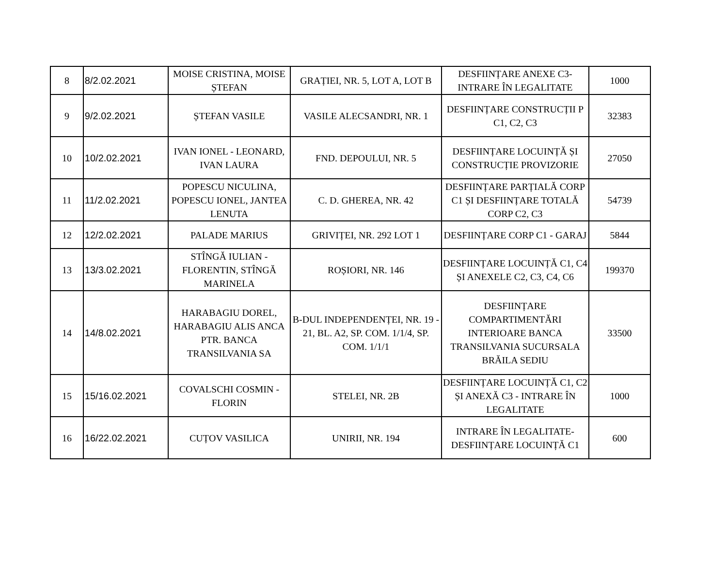| 8 | 8/2.02.2021 | MOISE CRISTINA, MOISE ȘTEFAN | GRAȚIEI, NR. 5, LOT A, LOT B | DESFIINȚARE ANEXE C3-INTRARE ÎN LEGALITATE | 1000 |
| 9 | 9/2.02.2021 | ȘTEFAN VASILE | VASILE ALECSANDRI, NR. 1 | DESFIINȚARE CONSTRUCȚII P C1, C2, C3 | 32383 |
| 10 | 10/2.02.2021 | IVAN IONEL - LEONARD, IVAN LAURA | FND. DEPOULUI, NR. 5 | DESFIINȚARE LOCUINȚĂ ȘI CONSTRUCȚIE PROVIZORIE | 27050 |
| 11 | 11/2.02.2021 | POPESCU NICULINA, POPESCU IONEL, JANTEA LENUTA | C. D. GHEREA, NR. 42 | DESFIINȚARE PARȚIALĂ CORP C1 ȘI DESFIINȚARE TOTALĂ CORP C2, C3 | 54739 |
| 12 | 12/2.02.2021 | PALADE MARIUS | GRIVIȚEI, NR. 292 LOT 1 | DESFIINȚARE CORP C1 - GARAJ | 5844 |
| 13 | 13/3.02.2021 | STÎNGĂ IULIAN - FLORENTIN, STÎNGĂ MARINELA | ROȘIORI, NR. 146 | DESFIINȚARE LOCUINȚĂ C1, C4 ȘI ANEXELE C2, C3, C4, C6 | 199370 |
| 14 | 14/8.02.2021 | HARABAGIU DOREL, HARABAGIU ALIS ANCA PTR. BANCA TRANSILVANIA SA | B-DUL INDEPENDENȚEI, NR. 19 - 21, BL. A2, SP. COM. 1/1/4, SP. COM. 1/1/1 | DESFIINȚARE COMPARTIMENTĂRI INTERIOARE BANCA TRANSILVANIA SUCURSALA BRĂILA SEDIU | 33500 |
| 15 | 15/16.02.2021 | COVALSCHI COSMIN - FLORIN | STELEI, NR. 2B | DESFIINȚARE LOCUINȚĂ C1, C2 ȘI ANEXĂ C3 - INTRARE ÎN LEGALITATE | 1000 |
| 16 | 16/22.02.2021 | CUȚOV VASILICA | UNIRII, NR. 194 | INTRARE ÎN LEGALITATE-DESFIINȚARE LOCUINȚĂ C1 | 600 |